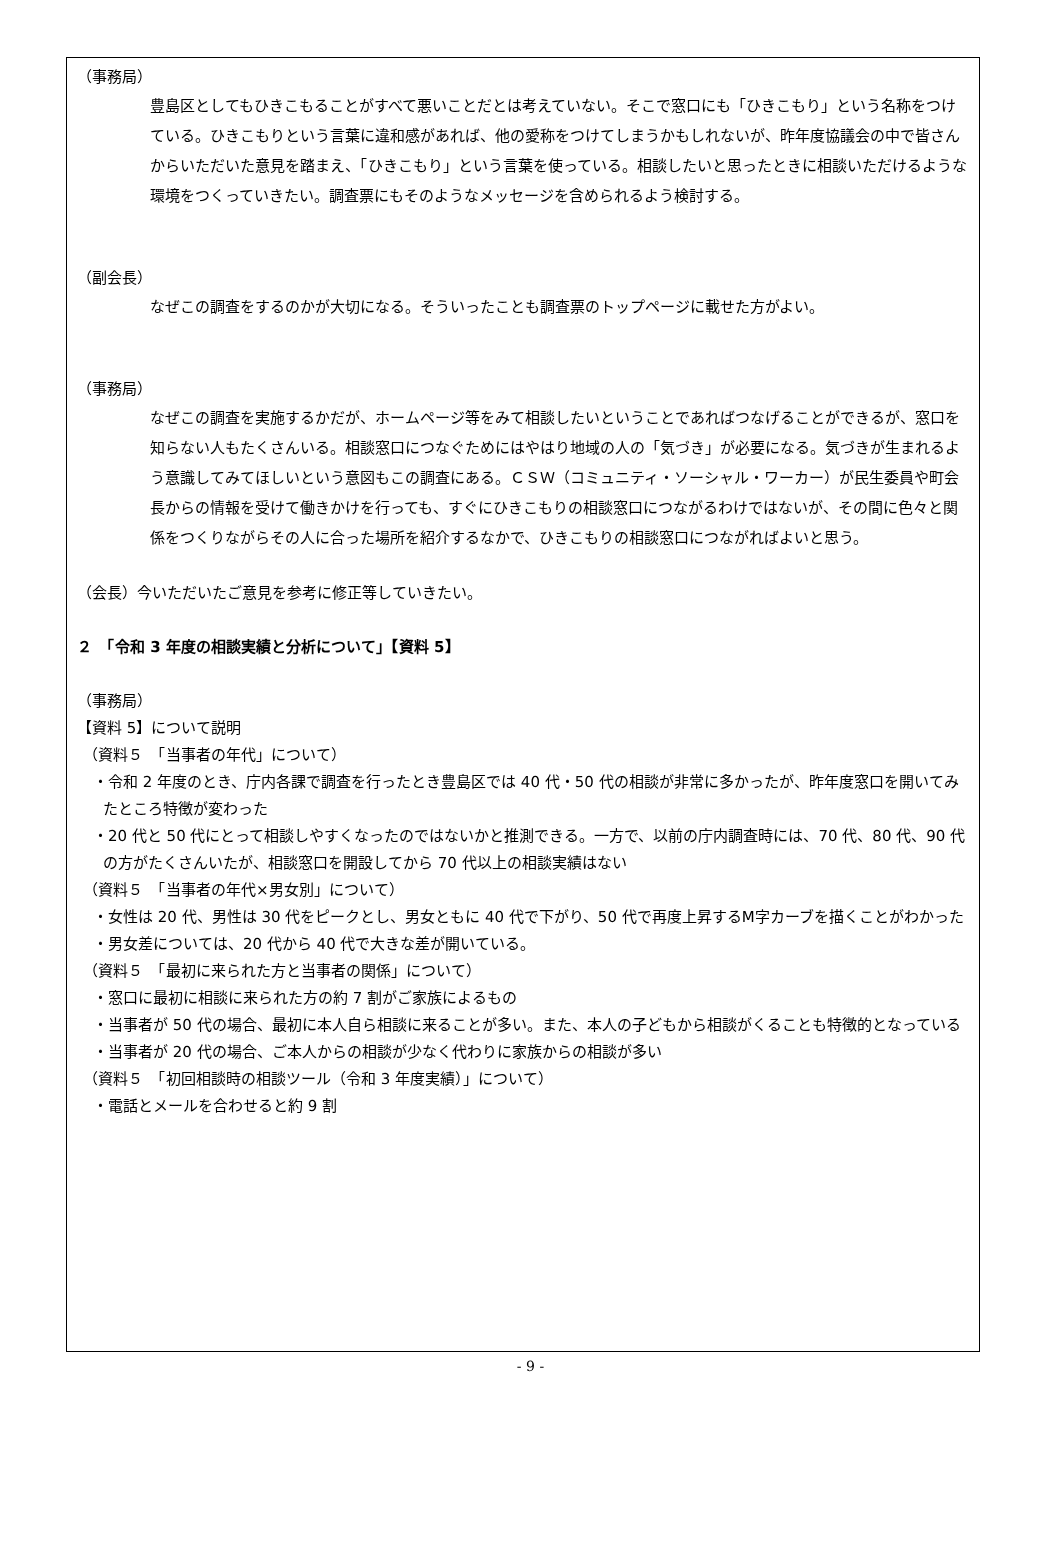（事務局）
豊島区としてもひきこもることがすべて悪いことだとは考えていない。そこで窓口にも「ひきこもり」という名称をつけている。ひきこもりという言葉に違和感があれば、他の愛称をつけてしまうかもしれないが、昨年度協議会の中で皆さんからいただいた意見を踏まえ、「ひきこもり」という言葉を使っている。相談したいと思ったときに相談いただけるような環境をつくっていきたい。調査票にもそのようなメッセージを含められるよう検討する。
（副会長）
なぜこの調査をするのかが大切になる。そういったことも調査票のトップページに載せた方がよい。
（事務局）
なぜこの調査を実施するかだが、ホームページ等をみて相談したいということであればつなげることができるが、窓口を知らない人もたくさんいる。相談窓口につなぐためにはやはり地域の人の「気づき」が必要になる。気づきが生まれるよう意識してみてほしいという意図もこの調査にある。ＣＳＷ（コミュニティ・ソーシャル・ワーカー）が民生委員や町会長からの情報を受けて働きかけを行っても、すぐにひきこもりの相談窓口につながるわけではないが、その間に色々と関係をつくりながらその人に合った場所を紹介するなかで、ひきこもりの相談窓口につながればよいと思う。
（会長）今いただいたご意見を参考に修正等していきたい。
２　「令和 3 年度の相談実績と分析について」【資料 5】
（事務局）
【資料 5】について説明
（資料５　「当事者の年代」について）
・令和 2 年度のとき、庁内各課で調査を行ったとき豊島区では 40 代・50 代の相談が非常に多かったが、昨年度窓口を開いてみたところ特徴が変わった
・20 代と 50 代にとって相談しやすくなったのではないかと推測できる。一方で、以前の庁内調査時には、70 代、80 代、90 代の方がたくさんいたが、相談窓口を開設してから 70 代以上の相談実績はない
（資料５　「当事者の年代×男女別」について）
・女性は 20 代、男性は 30 代をピークとし、男女ともに 40 代で下がり、50 代で再度上昇するM字カーブを描くことがわかった
・男女差については、20 代から 40 代で大きな差が開いている。
（資料５　「最初に来られた方と当事者の関係」について）
・窓口に最初に相談に来られた方の約 7 割がご家族によるもの
・当事者が 50 代の場合、最初に本人自ら相談に来ることが多い。また、本人の子どもから相談がくることも特徴的となっている
・当事者が 20 代の場合、ご本人からの相談が少なく代わりに家族からの相談が多い
（資料５　「初回相談時の相談ツール（令和 3 年度実績）」について）
・電話とメールを合わせると約 9 割
- 9 -